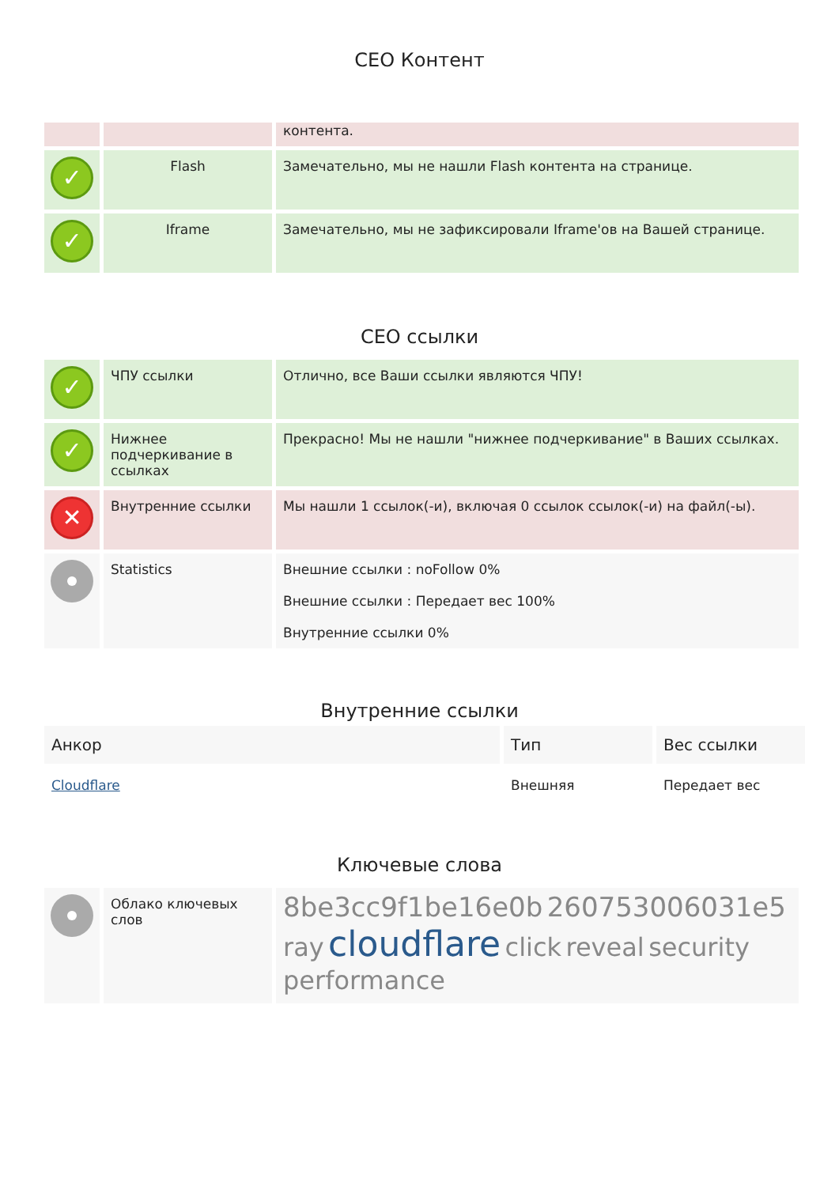CEO Контент
| | | контента. |
| ✓ | Flash | Замечательно, мы не нашли Flash контента на странице. |
| ✓ | Iframe | Замечательно, мы не зафиксировали Iframe'ов на Вашей странице. |
CEO ссылки
| ✓ | ЧПУ ссылки | Отлично, все Ваши ссылки являются ЧПУ! |
| ✓ | Нижнее подчеркивание в ссылках | Прекрасно! Мы не нашли "нижнее подчеркивание" в Ваших ссылках. |
| ✕ | Внутренние ссылки | Мы нашли 1 ссылок(-и), включая 0 ссылок ссылок(-и) на файл(-ы). |
| | Statistics | Внешние ссылки : noFollow 0% Внешние ссылки : Передает вес 100% Внутренние ссылки 0% |
Внутренние ссылки
| Анкор | Тип | Вес ссылки |
| --- | --- | --- |
| Cloudflare | Внешняя | Передает вес |
Ключевые слова
| | Облако ключевых слов | 8be3cc9f1be16e0b 260753006031e5 ray cloudflare click reveal security performance |